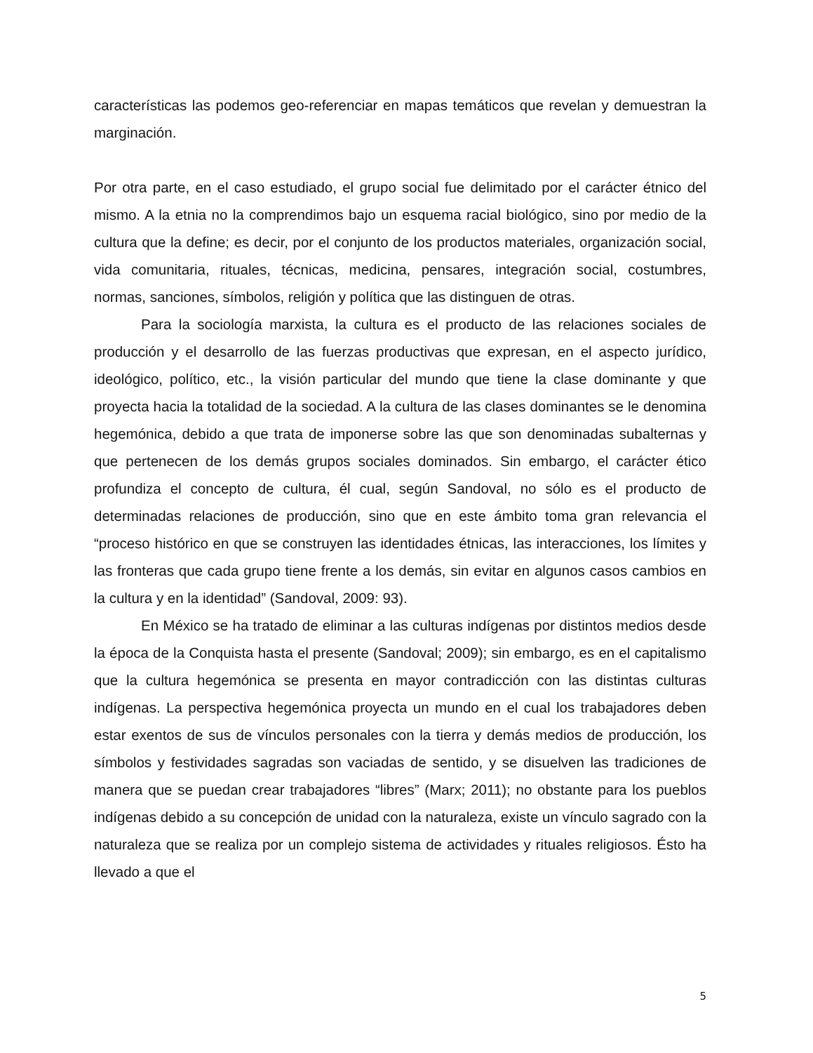características las podemos geo-referenciar en mapas temáticos que revelan y demuestran la marginación.
Por otra parte, en el caso estudiado, el grupo social fue delimitado por el carácter étnico del mismo. A la etnia no la comprendimos bajo un esquema racial biológico, sino por medio de la cultura que la define; es decir, por el conjunto de los productos materiales, organización social, vida comunitaria, rituales, técnicas, medicina, pensares, integración social, costumbres, normas, sanciones, símbolos, religión y política que las distinguen de otras.
Para la sociología marxista, la cultura es el producto de las relaciones sociales de producción y el desarrollo de las fuerzas productivas que expresan, en el aspecto jurídico, ideológico, político, etc., la visión particular del mundo que tiene la clase dominante y que proyecta hacia la totalidad de la sociedad. A la cultura de las clases dominantes se le denomina hegemónica, debido a que trata de imponerse sobre las que son denominadas subalternas y que pertenecen de los demás grupos sociales dominados. Sin embargo, el carácter ético profundiza el concepto de cultura, él cual, según Sandoval, no sólo es el producto de determinadas relaciones de producción, sino que en este ámbito toma gran relevancia el “proceso histórico en que se construyen las identidades étnicas, las interacciones, los límites y las fronteras que cada grupo tiene frente a los demás, sin evitar en algunos casos cambios en la cultura y en la identidad” (Sandoval, 2009: 93).
En México se ha tratado de eliminar a las culturas indígenas por distintos medios desde la época de la Conquista hasta el presente (Sandoval; 2009); sin embargo, es en el capitalismo que la cultura hegemónica se presenta en mayor contradicción con las distintas culturas indígenas. La perspectiva hegemónica proyecta un mundo en el cual los trabajadores deben estar exentos de sus de vínculos personales con la tierra y demás medios de producción, los símbolos y festividades sagradas son vaciadas de sentido, y se disuelven las tradiciones de manera que se puedan crear trabajadores “libres” (Marx; 2011); no obstante para los pueblos indígenas debido a su concepción de unidad con la naturaleza, existe un vínculo sagrado con la naturaleza que se realiza por un complejo sistema de actividades y rituales religiosos. Ésto ha llevado a que el
5